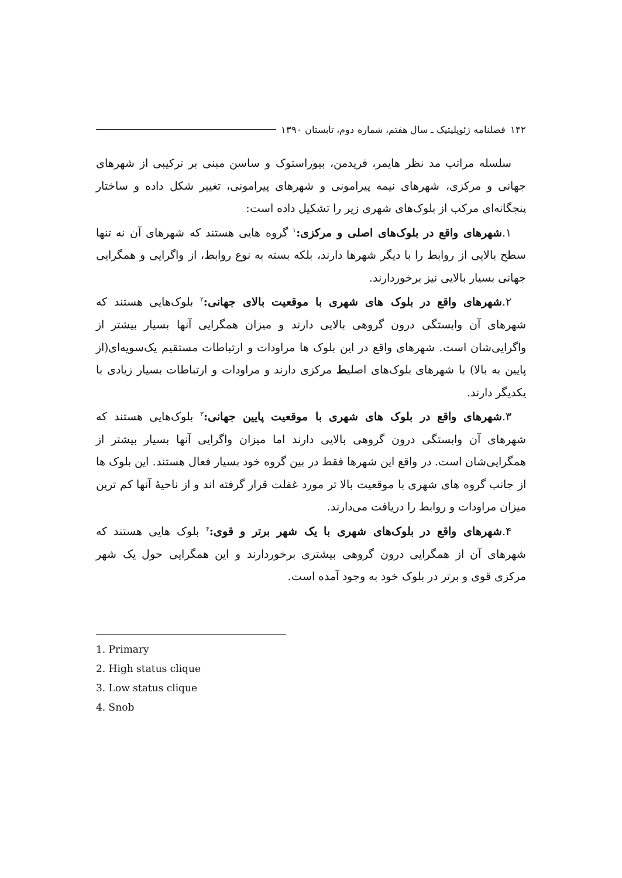۱۴۲ فصلنامه ژئوپلیتیک ـ سال هفتم، شماره دوم، تابستان ۱۳۹۰
سلسله مراتب مد نظر هایمر، فریدمن، بیوراستوک و ساسن مبنی بر ترکیبی از شهرهای جهانی و مرکزی، شهرهای نیمه پیرامونی و شهرهای پیرامونی، تغییر شکل داده و ساختار پنجگانه‌ای مرکب از بلوک‌های شهری زیر را تشکیل داده است:
۱.شهرهای واقع در بلوک‌های اصلی و مرکزی:<sup>۱</sup> گروه هایی هستند که شهرهای آن نه تنها سطح بالایی از روابط را با دیگر شهرها دارند، بلکه بسته به نوع روابط، از واگرایی و همگرایی جهانی بسیار بالایی نیز برخوردارند.
۲.شهرهای واقع در بلوک های شهری با موقعیت بالای جهانی:<sup>۲</sup> بلوک‌هایی هستند که شهرهای آن وابستگی درون گروهی بالایی دارند و میزان همگرایی آنها بسیار بیشتر از واگرایی‌شان است. شهرهای واقع در این بلوک ها مراودات و ارتباطات مستقیم یک‌سویه‌ای(از پایین به بالا) با شهرهای بلوک‌های اصلیط مرکزی دارند و مراودات و ارتباطات بسیار زیادی با یکدیگر دارند.
۳.شهرهای واقع در بلوک های شهری با موقعیت پایین جهانی:<sup>۳</sup> بلوک‌هایی هستند که شهرهای آن وابستگی درون گروهی بالایی دارند اما میزان واگرایی آنها بسیار بیشتر از همگرایی‌شان است. در واقع این شهرها فقط در بین گروه خود بسیار فعال هستند. این بلوک ها از جانب گروه های شهری با موقعیت بالا تر مورد غفلت قرار گرفته اند و از ناحیهٔ آنها کم ترین میزان مراودات و روابط را دریافت می‌دارند.
۴.شهرهای واقع در بلوک‌های شهری با یک شهر برتر و قوی:<sup>۴</sup> بلوک هایی هستند که شهرهای آن از همگرایی درون گروهی بیشتری برخوردارند و این همگرایی حول یک شهر مرکزی قوی و برتر در بلوک خود به وجود آمده است.
1. Primary
2. High status clique
3. Low status clique
4. Snob